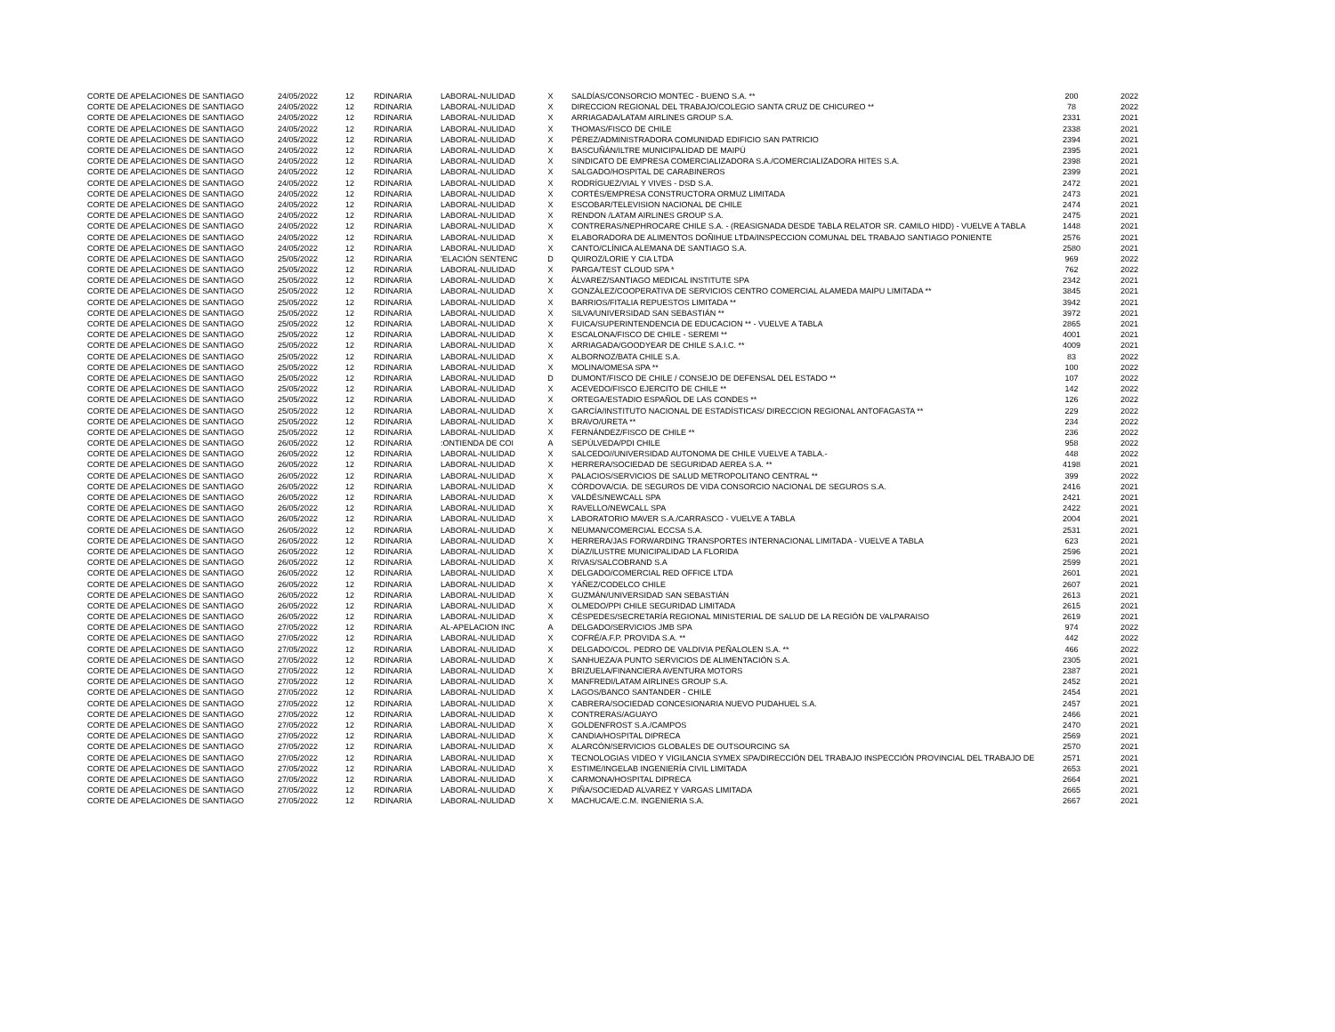| CORTE DE APELACIONES DE SANTIAGO | 24/05/2022 | 12 | RDINARIA | LABORAL-NULIDAD | X | SALDÍAS/CONSORCIO MONTEC - BUENO S.A. ** | 200 | 2022 |
| CORTE DE APELACIONES DE SANTIAGO | 24/05/2022 | 12 | RDINARIA | LABORAL-NULIDAD | X | DIRECCION REGIONAL DEL TRABAJO/COLEGIO SANTA CRUZ DE CHICUREO ** | 78 | 2022 |
| CORTE DE APELACIONES DE SANTIAGO | 24/05/2022 | 12 | RDINARIA | LABORAL-NULIDAD | X | ARRIAGADA/LATAM AIRLINES GROUP S.A. | 2331 | 2021 |
| CORTE DE APELACIONES DE SANTIAGO | 24/05/2022 | 12 | RDINARIA | LABORAL-NULIDAD | X | THOMAS/FISCO DE CHILE | 2338 | 2021 |
| CORTE DE APELACIONES DE SANTIAGO | 24/05/2022 | 12 | RDINARIA | LABORAL-NULIDAD | X | PÉREZ/ADMINISTRADORA COMUNIDAD EDIFICIO SAN PATRICIO | 2394 | 2021 |
| CORTE DE APELACIONES DE SANTIAGO | 24/05/2022 | 12 | RDINARIA | LABORAL-NULIDAD | X | BASCUÑÁN/ILTRE MUNICIPALIDAD DE MAIPÚ | 2395 | 2021 |
| CORTE DE APELACIONES DE SANTIAGO | 24/05/2022 | 12 | RDINARIA | LABORAL-NULIDAD | X | SINDICATO DE EMPRESA COMERCIALIZADORA S.A./COMERCIALIZADORA HITES S.A. | 2398 | 2021 |
| CORTE DE APELACIONES DE SANTIAGO | 24/05/2022 | 12 | RDINARIA | LABORAL-NULIDAD | X | SALGADO/HOSPITAL DE CARABINEROS | 2399 | 2021 |
| CORTE DE APELACIONES DE SANTIAGO | 24/05/2022 | 12 | RDINARIA | LABORAL-NULIDAD | X | RODRÍGUEZ/VIAL Y VIVES - DSD S.A. | 2472 | 2021 |
| CORTE DE APELACIONES DE SANTIAGO | 24/05/2022 | 12 | RDINARIA | LABORAL-NULIDAD | X | CORTÉS/EMPRESA CONSTRUCTORA ORMUZ LIMITADA | 2473 | 2021 |
| CORTE DE APELACIONES DE SANTIAGO | 24/05/2022 | 12 | RDINARIA | LABORAL-NULIDAD | X | ESCOBAR/TELEVISION NACIONAL DE CHILE | 2474 | 2021 |
| CORTE DE APELACIONES DE SANTIAGO | 24/05/2022 | 12 | RDINARIA | LABORAL-NULIDAD | X | RENDON /LATAM AIRLINES GROUP S.A. | 2475 | 2021 |
| CORTE DE APELACIONES DE SANTIAGO | 24/05/2022 | 12 | RDINARIA | LABORAL-NULIDAD | X | CONTRERAS/NEPHROCARE CHILE S.A. - (REASIGNADA DESDE TABLA RELATOR SR. CAMILO HIDD) - VUELVE A TABLA | 1448 | 2021 |
| CORTE DE APELACIONES DE SANTIAGO | 24/05/2022 | 12 | RDINARIA | LABORAL-NULIDAD | X | ELABORADORA DE ALIMENTOS DOÑIHUE LTDA/INSPECCION COMUNAL DEL TRABAJO SANTIAGO PONIENTE | 2576 | 2021 |
| CORTE DE APELACIONES DE SANTIAGO | 24/05/2022 | 12 | RDINARIA | LABORAL-NULIDAD | X | CANTO/CLÍNICA ALEMANA DE SANTIAGO S.A. | 2580 | 2021 |
| CORTE DE APELACIONES DE SANTIAGO | 25/05/2022 | 12 | RDINARIA | 'ELACIÓN SENTENC | D | QUIROZ/LORIE Y CIA LTDA | 969 | 2022 |
| CORTE DE APELACIONES DE SANTIAGO | 25/05/2022 | 12 | RDINARIA | LABORAL-NULIDAD | X | PARGA/TEST CLOUD SPA * | 762 | 2022 |
| CORTE DE APELACIONES DE SANTIAGO | 25/05/2022 | 12 | RDINARIA | LABORAL-NULIDAD | X | ÁLVAREZ/SANTIAGO MEDICAL INSTITUTE SPA | 2342 | 2021 |
| CORTE DE APELACIONES DE SANTIAGO | 25/05/2022 | 12 | RDINARIA | LABORAL-NULIDAD | X | GONZÁLEZ/COOPERATIVA DE SERVICIOS CENTRO COMERCIAL ALAMEDA MAIPU LIMITADA ** | 3845 | 2021 |
| CORTE DE APELACIONES DE SANTIAGO | 25/05/2022 | 12 | RDINARIA | LABORAL-NULIDAD | X | BARRIOS/FITALIA REPUESTOS LIMITADA ** | 3942 | 2021 |
| CORTE DE APELACIONES DE SANTIAGO | 25/05/2022 | 12 | RDINARIA | LABORAL-NULIDAD | X | SILVA/UNIVERSIDAD SAN SEBASTIÁN ** | 3972 | 2021 |
| CORTE DE APELACIONES DE SANTIAGO | 25/05/2022 | 12 | RDINARIA | LABORAL-NULIDAD | X | FUICA/SUPERINTENDENCIA DE EDUCACION ** - VUELVE A TABLA | 2865 | 2021 |
| CORTE DE APELACIONES DE SANTIAGO | 25/05/2022 | 12 | RDINARIA | LABORAL-NULIDAD | X | ESCALONA/FISCO DE CHILE - SEREMI ** | 4001 | 2021 |
| CORTE DE APELACIONES DE SANTIAGO | 25/05/2022 | 12 | RDINARIA | LABORAL-NULIDAD | X | ARRIAGADA/GOODYEAR DE CHILE S.A.I.C. ** | 4009 | 2021 |
| CORTE DE APELACIONES DE SANTIAGO | 25/05/2022 | 12 | RDINARIA | LABORAL-NULIDAD | X | ALBORNOZ/BATA CHILE S.A. | 83 | 2022 |
| CORTE DE APELACIONES DE SANTIAGO | 25/05/2022 | 12 | RDINARIA | LABORAL-NULIDAD | X | MOLINA/OMESA SPA ** | 100 | 2022 |
| CORTE DE APELACIONES DE SANTIAGO | 25/05/2022 | 12 | RDINARIA | LABORAL-NULIDAD | D | DUMONT/FISCO DE CHILE / CONSEJO DE DEFENSAL DEL ESTADO ** | 107 | 2022 |
| CORTE DE APELACIONES DE SANTIAGO | 25/05/2022 | 12 | RDINARIA | LABORAL-NULIDAD | X | ACEVEDO/FISCO EJERCITO DE CHILE ** | 142 | 2022 |
| CORTE DE APELACIONES DE SANTIAGO | 25/05/2022 | 12 | RDINARIA | LABORAL-NULIDAD | X | ORTEGA/ESTADIO ESPAÑOL DE LAS CONDES ** | 126 | 2022 |
| CORTE DE APELACIONES DE SANTIAGO | 25/05/2022 | 12 | RDINARIA | LABORAL-NULIDAD | X | GARCÍA/INSTITUTO NACIONAL DE ESTADÍSTICAS/ DIRECCION REGIONAL ANTOFAGASTA ** | 229 | 2022 |
| CORTE DE APELACIONES DE SANTIAGO | 25/05/2022 | 12 | RDINARIA | LABORAL-NULIDAD | X | BRAVO/URETA ** | 234 | 2022 |
| CORTE DE APELACIONES DE SANTIAGO | 25/05/2022 | 12 | RDINARIA | LABORAL-NULIDAD | X | FERNÁNDEZ/FISCO DE CHILE ** | 236 | 2022 |
| CORTE DE APELACIONES DE SANTIAGO | 26/05/2022 | 12 | RDINARIA | :ONTIENDA DE COI | A | SEPÚLVEDA/PDI CHILE | 958 | 2022 |
| CORTE DE APELACIONES DE SANTIAGO | 26/05/2022 | 12 | RDINARIA | LABORAL-NULIDAD | X | SALCEDO//UNIVERSIDAD AUTONOMA DE CHILE VUELVE A TABLA.- | 448 | 2022 |
| CORTE DE APELACIONES DE SANTIAGO | 26/05/2022 | 12 | RDINARIA | LABORAL-NULIDAD | X | HERRERA/SOCIEDAD DE SEGURIDAD AEREA S.A. ** | 4198 | 2021 |
| CORTE DE APELACIONES DE SANTIAGO | 26/05/2022 | 12 | RDINARIA | LABORAL-NULIDAD | X | PALACIOS/SERVICIOS DE SALUD METROPOLITANO CENTRAL ** | 399 | 2022 |
| CORTE DE APELACIONES DE SANTIAGO | 26/05/2022 | 12 | RDINARIA | LABORAL-NULIDAD | X | CÓRDOVA/CIA. DE SEGUROS DE VIDA CONSORCIO NACIONAL DE SEGUROS S.A. | 2416 | 2021 |
| CORTE DE APELACIONES DE SANTIAGO | 26/05/2022 | 12 | RDINARIA | LABORAL-NULIDAD | X | VALDÉS/NEWCALL SPA | 2421 | 2021 |
| CORTE DE APELACIONES DE SANTIAGO | 26/05/2022 | 12 | RDINARIA | LABORAL-NULIDAD | X | RAVELLO/NEWCALL SPA | 2422 | 2021 |
| CORTE DE APELACIONES DE SANTIAGO | 26/05/2022 | 12 | RDINARIA | LABORAL-NULIDAD | X | LABORATORIO MAVER S.A./CARRASCO - VUELVE A TABLA | 2004 | 2021 |
| CORTE DE APELACIONES DE SANTIAGO | 26/05/2022 | 12 | RDINARIA | LABORAL-NULIDAD | X | NEUMAN/COMERCIAL ECCSA S.A. | 2531 | 2021 |
| CORTE DE APELACIONES DE SANTIAGO | 26/05/2022 | 12 | RDINARIA | LABORAL-NULIDAD | X | HERRERA/JAS FORWARDING TRANSPORTES INTERNACIONAL LIMITADA - VUELVE A TABLA | 623 | 2021 |
| CORTE DE APELACIONES DE SANTIAGO | 26/05/2022 | 12 | RDINARIA | LABORAL-NULIDAD | X | DÍAZ/ILUSTRE MUNICIPALIDAD LA FLORIDA | 2596 | 2021 |
| CORTE DE APELACIONES DE SANTIAGO | 26/05/2022 | 12 | RDINARIA | LABORAL-NULIDAD | X | RIVAS/SALCOBRAND S.A | 2599 | 2021 |
| CORTE DE APELACIONES DE SANTIAGO | 26/05/2022 | 12 | RDINARIA | LABORAL-NULIDAD | X | DELGADO/COMERCIAL RED OFFICE LTDA | 2601 | 2021 |
| CORTE DE APELACIONES DE SANTIAGO | 26/05/2022 | 12 | RDINARIA | LABORAL-NULIDAD | X | YÁÑEZ/CODELCO CHILE | 2607 | 2021 |
| CORTE DE APELACIONES DE SANTIAGO | 26/05/2022 | 12 | RDINARIA | LABORAL-NULIDAD | X | GUZMÁN/UNIVERSIDAD SAN SEBASTIÁN | 2613 | 2021 |
| CORTE DE APELACIONES DE SANTIAGO | 26/05/2022 | 12 | RDINARIA | LABORAL-NULIDAD | X | OLMEDO/PPI CHILE SEGURIDAD LIMITADA | 2615 | 2021 |
| CORTE DE APELACIONES DE SANTIAGO | 26/05/2022 | 12 | RDINARIA | LABORAL-NULIDAD | X | CÉSPEDES/SECRETARÍA REGIONAL MINISTERIAL DE SALUD DE LA REGIÓN DE VALPARAISO | 2619 | 2021 |
| CORTE DE APELACIONES DE SANTIAGO | 27/05/2022 | 12 | RDINARIA | AL-APELACION INC | A | DELGADO/SERVICIOS JMB SPA | 974 | 2022 |
| CORTE DE APELACIONES DE SANTIAGO | 27/05/2022 | 12 | RDINARIA | LABORAL-NULIDAD | X | COFRÉ/A.F.P. PROVIDA S.A. ** | 442 | 2022 |
| CORTE DE APELACIONES DE SANTIAGO | 27/05/2022 | 12 | RDINARIA | LABORAL-NULIDAD | X | DELGADO/COL. PEDRO DE VALDIVIA PEÑALOLEN S.A. ** | 466 | 2022 |
| CORTE DE APELACIONES DE SANTIAGO | 27/05/2022 | 12 | RDINARIA | LABORAL-NULIDAD | X | SANHUEZA/A PUNTO SERVICIOS DE ALIMENTACIÓN S.A. | 2305 | 2021 |
| CORTE DE APELACIONES DE SANTIAGO | 27/05/2022 | 12 | RDINARIA | LABORAL-NULIDAD | X | BRIZUELA/FINANCIERA AVENTURA MOTORS | 2387 | 2021 |
| CORTE DE APELACIONES DE SANTIAGO | 27/05/2022 | 12 | RDINARIA | LABORAL-NULIDAD | X | MANFREDI/LATAM AIRLINES GROUP S.A. | 2452 | 2021 |
| CORTE DE APELACIONES DE SANTIAGO | 27/05/2022 | 12 | RDINARIA | LABORAL-NULIDAD | X | LAGOS/BANCO SANTANDER - CHILE | 2454 | 2021 |
| CORTE DE APELACIONES DE SANTIAGO | 27/05/2022 | 12 | RDINARIA | LABORAL-NULIDAD | X | CABRERA/SOCIEDAD CONCESIONARIA NUEVO PUDAHUEL S.A. | 2457 | 2021 |
| CORTE DE APELACIONES DE SANTIAGO | 27/05/2022 | 12 | RDINARIA | LABORAL-NULIDAD | X | CONTRERAS/AGUAYO | 2466 | 2021 |
| CORTE DE APELACIONES DE SANTIAGO | 27/05/2022 | 12 | RDINARIA | LABORAL-NULIDAD | X | GOLDENFROST S.A./CAMPOS | 2470 | 2021 |
| CORTE DE APELACIONES DE SANTIAGO | 27/05/2022 | 12 | RDINARIA | LABORAL-NULIDAD | X | CANDIA/HOSPITAL DIPRECA | 2569 | 2021 |
| CORTE DE APELACIONES DE SANTIAGO | 27/05/2022 | 12 | RDINARIA | LABORAL-NULIDAD | X | ALARCÓN/SERVICIOS GLOBALES DE OUTSOURCING SA | 2570 | 2021 |
| CORTE DE APELACIONES DE SANTIAGO | 27/05/2022 | 12 | RDINARIA | LABORAL-NULIDAD | X | TECNOLOGIAS VIDEO Y VIGILANCIA SYMEX SPA/DIRECCIÓN DEL TRABAJO INSPECCIÓN PROVINCIAL DEL TRABAJO DE | 2571 | 2021 |
| CORTE DE APELACIONES DE SANTIAGO | 27/05/2022 | 12 | RDINARIA | LABORAL-NULIDAD | X | ESTIME/INGELAB INGENIERÍA CIVIL LIMITADA | 2653 | 2021 |
| CORTE DE APELACIONES DE SANTIAGO | 27/05/2022 | 12 | RDINARIA | LABORAL-NULIDAD | X | CARMONA/HOSPITAL DIPRECA | 2664 | 2021 |
| CORTE DE APELACIONES DE SANTIAGO | 27/05/2022 | 12 | RDINARIA | LABORAL-NULIDAD | X | PIÑA/SOCIEDAD ALVAREZ Y VARGAS LIMITADA | 2665 | 2021 |
| CORTE DE APELACIONES DE SANTIAGO | 27/05/2022 | 12 | RDINARIA | LABORAL-NULIDAD | X | MACHUCA/E.C.M. INGENIERIA S.A. | 2667 | 2021 |